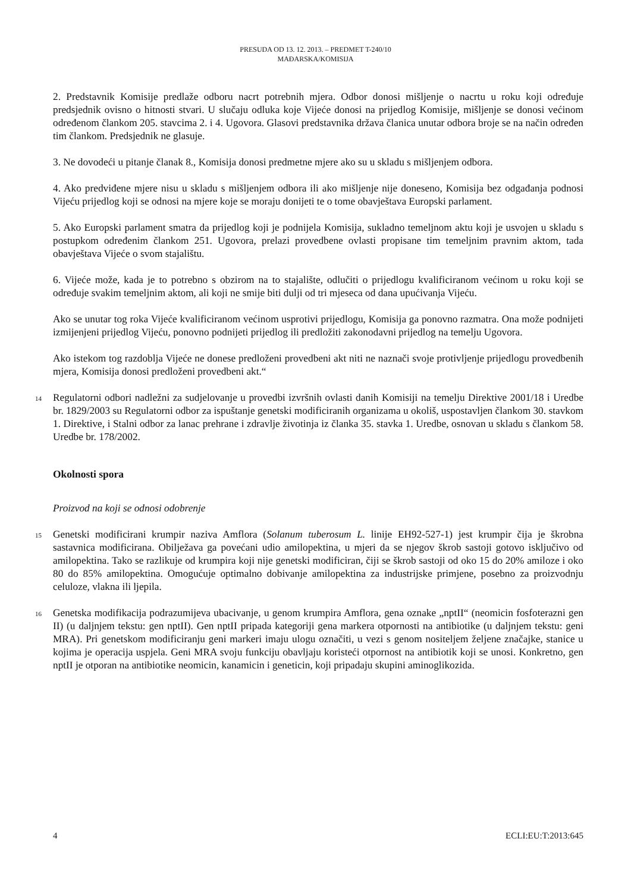PRESUDA OD 13. 12. 2013. – PREDMET T-240/10
MAĐARSKA/KOMISIJA
2. Predstavnik Komisije predlaže odboru nacrt potrebnih mjera. Odbor donosi mišljenje o nacrtu u roku koji određuje predsjednik ovisno o hitnosti stvari. U slučaju odluka koje Vijeće donosi na prijedlog Komisije, mišljenje se donosi većinom određenom člankom 205. stavcima 2. i 4. Ugovora. Glasovi predstavnika država članica unutar odbora broje se na način određen tim člankom. Predsjednik ne glasuje.
3. Ne dovodeći u pitanje članak 8., Komisija donosi predmetne mjere ako su u skladu s mišljenjem odbora.
4. Ako predviđene mjere nisu u skladu s mišljenjem odbora ili ako mišljenje nije doneseno, Komisija bez odgađanja podnosi Vijeću prijedlog koji se odnosi na mjere koje se moraju donijeti te o tome obavještava Europski parlament.
5. Ako Europski parlament smatra da prijedlog koji je podnijela Komisija, sukladno temeljnom aktu koji je usvojen u skladu s postupkom određenim člankom 251. Ugovora, prelazi provedbene ovlasti propisane tim temeljnim pravnim aktom, tada obavještava Vijeće o svom stajalištu.
6. Vijeće može, kada je to potrebno s obzirom na to stajalište, odlučiti o prijedlogu kvalificiranom većinom u roku koji se određuje svakim temeljnim aktom, ali koji ne smije biti dulji od tri mjeseca od dana upućivanja Vijeću.
Ako se unutar tog roka Vijeće kvalificiranom većinom usprotivi prijedlogu, Komisija ga ponovno razmatra. Ona može podnijeti izmijenjeni prijedlog Vijeću, ponovno podnijeti prijedlog ili predložiti zakonodavni prijedlog na temelju Ugovora.
Ako istekom tog razdoblja Vijeće ne donese predloženi provedbeni akt niti ne naznači svoje protivljenje prijedlogu provedbenih mjera, Komisija donosi predloženi provedbeni akt.“
14 Regulatorni odbori nadležni za sudjelovanje u provedbi izvršnih ovlasti danih Komisiji na temelju Direktive 2001/18 i Uredbe br. 1829/2003 su Regulatorni odbor za ispuštanje genetski modificiranih organizama u okoliš, uspostavljen člankom 30. stavkom 1. Direktive, i Stalni odbor za lanac prehrane i zdravlje životinja iz članka 35. stavka 1. Uredbe, osnovan u skladu s člankom 58. Uredbe br. 178/2002.
Okolnosti spora
Proizvod na koji se odnosi odobrenje
15 Genetski modificirani krumpir naziva Amflora (Solanum tuberosum L. linije EH92-527-1) jest krumpir čija je škrobna sastavnica modificirana. Obilježava ga povećani udio amilopektina, u mjeri da se njegov škrob sastoji gotovo isključivo od amilopektina. Tako se razlikuje od krumpira koji nije genetski modificiran, čiji se škrob sastoji od oko 15 do 20% amiloze i oko 80 do 85% amilopektina. Omogućuje optimalno dobivanje amilopektina za industrijske primjene, posebno za proizvodnju celuloze, vlakna ili ljepila.
16 Genetska modifikacija podrazumijeva ubacivanje, u genom krumpira Amflora, gena oznake „nptII“ (neomicin fosfoterazni gen II) (u daljnjem tekstu: gen nptII). Gen nptII pripada kategoriji gena markera otpornosti na antibiotike (u daljnjem tekstu: geni MRA). Pri genetskom modificiranju geni markeri imaju ulogu označiti, u vezi s genom nositeljem željene značajke, stanice u kojima je operacija uspjela. Geni MRA svoju funkciju obavljaju koristeći otpornost na antibiotik koji se unosi. Konkretno, gen nptII je otporan na antibiotike neomicin, kanamicin i geneticin, koji pripadaju skupini aminoglikozida.
4 ECLI:EU:T:2013:645